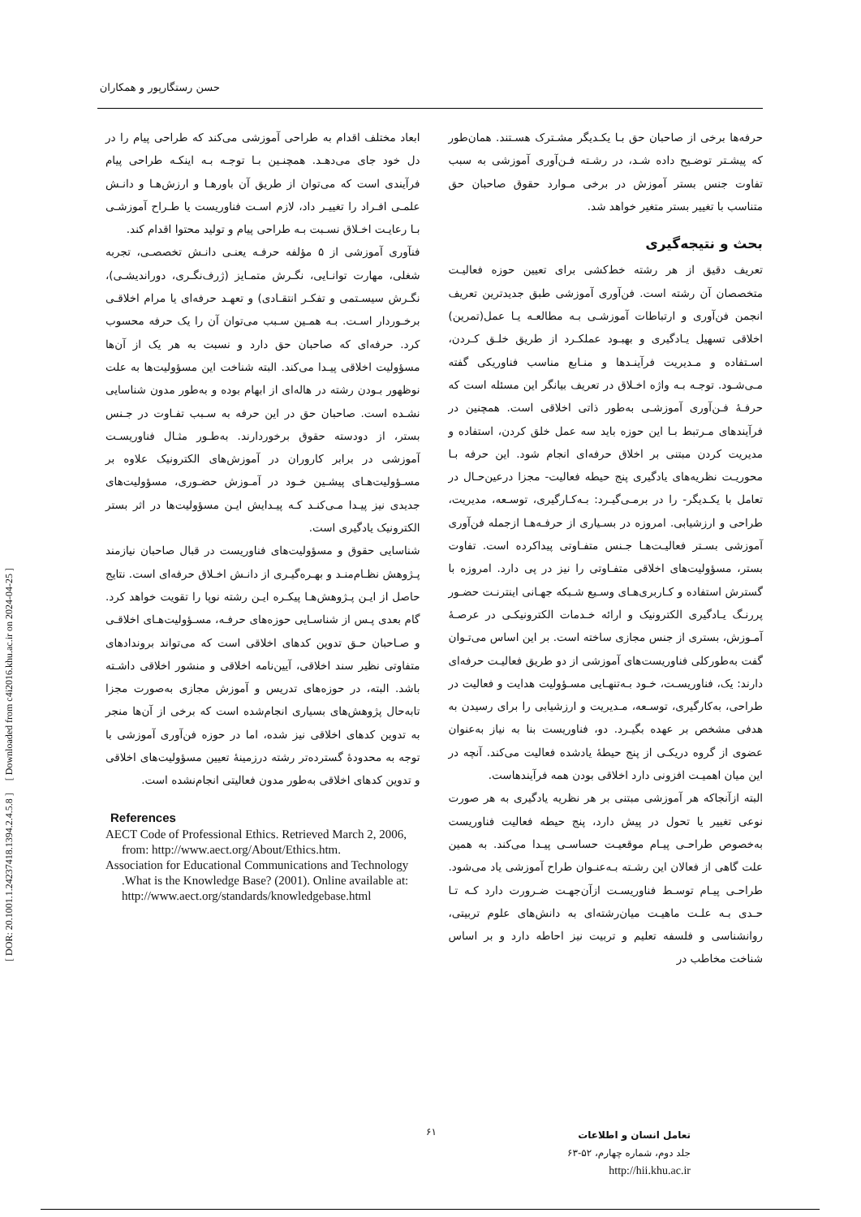حسن رستگارپور و همکاران
حرفه‌ها برخی از صاحبان حق بـا یکـدیگر مشـترک هسـتند. همان‌طور که پیشـتر توضـیح داده شـد، در رشـته فـن‌آوری آموزشی به سبب تفاوت جنس بستر آموزش در برخی مـوارد حقوق صاحبان حق متناسب با تغییر بستر متغیر خواهد شد.
بحث و نتیجه‌گیری
تعریف دقیق از هر رشته خط‌کشی برای تعیین حوزه فعالیـت متخصصان آن رشته است. فن‌آوری آموزشی طبق جدیدترین تعریف انجمن فن‌آوری و ارتباطات آموزشـی بـه مطالعـه یـا عمل(تمرین) اخلاقی تسهیل یـادگیری و بهبـود عملکـرد از طریق خلـق کـردن، اسـتفاده و مـدیریت فرآینـدها و منـابع مناسب فناوریکی گفته مـی‌شـود. توجـه بـه واژه اخـلاق در تعریف بیانگر این مسئله است که حرفـۀ فـن‌آوری آموزشـی به‌طور ذاتی اخلاقی است. همچنین در فرآیندهای مـرتبط بـا این حوزه باید سه عمل خلق کردن، استفاده و مدیریت کردن مبتنی بر اخلاق حرفه‌ای انجام شود. این حرفه بـا محوریـت نظریه‌های یادگیری پنج حیطه فعالیت- مجزا درعین‌حـال در تعامل با یکـدیگر- را در برمـی‌گیـرد: بـه‌کـارگیری، توسـعه، مدیریت، طراحی و ارزشیابی. امروزه در بسـیاری از حرفـه‌هـا ازجمله فن‌آوری آموزشی بسـتر فعالیـت‌هـا جـنس متفـاوتی پیداکرده است. تفاوت بستر، مسؤولیت‌های اخلاقی متفـاوتی را نیز در پی دارد. امروزه با گسترش استفاده و کـاربری‌هـای وسـیع شـبکه جهـانی اینترنـت حضـور پررنـگ یـادگیری الکترونیک و ارائه خـدمات الکترونیکـی در عرصـۀ آمـوزش، بستری از جنس مجازی ساخته است. بر این اساس می‌تـوان گفت به‌طورکلی فناوریست‌های آموزشی از دو طریق فعالیـت حرفه‌ای دارند: یک، فناوریسـت، خـود بـه‌تنهـایی مسـؤولیت هدایت و فعالیت در طراحی، به‌کارگیری، توسـعه، مـدیریت و ارزشیابی را برای رسیدن به هدفی مشخص بر عهده بگیـرد. دو، فناوریست بنا به نیاز به‌عنوان عضوی از گروه دریکـی از پنج حیطۀ یادشده فعالیت می‌کند. آنچه در این میان اهمیـت افزونی دارد اخلاقی بودن همه فرآیندهاست.
البته ازآنجاکه هر آموزشی مبتنی بر هر نظریه یادگیری به هر صورت نوعی تغییر یا تحول در پیش دارد، پنج حیطه فعالیت فناوریست به‌خصوص طراحـی پیـام موقعیـت حساسـی پیـدا می‌کند. به همین علت گاهی از فعالان این رشـته بـه‌عنـوان طراح آموزشی یاد می‌شود. طراحـی پیـام توسـط فناوریسـت ازآن‌جهـت ضـرورت دارد کـه تـا حـدی بـه علـت ماهیـت میان‌رشته‌ای به دانش‌های علوم تربیتی، روانشناسی و فلسفه تعلیم و تربیت نیز احاطه دارد و بر اساس شناخت مخاطب در
ابعاد مختلف اقدام به طراحی آموزشی می‌کند که طراحی پیام را در دل خود جای می‌دهـد. همچنـین بـا توجـه بـه اینکـه طراحی پیام فرآیندی است که می‌توان از طریق آن باورهـا و ارزش‌هـا و دانـش علمـی افـراد را تغییـر داد، لازم اسـت فناوریست یا طـراح آموزشـی بـا رعایـت اخـلاق نسـبت بـه طراحی پیام و تولید محتوا اقدام کند.
فنآوری آموزشی از ۵ مؤلفه حرفـه یعنـی دانـش تخصصـی، تجربه شغلی، مهارت توانـایی، نگـرش متمـایز (ژرف‌نگـری، دوراندیشـی)، نگـرش سیسـتمی و تفکـر انتقـادی) و تعهـد حرفه‌ای یا مرام اخلاقـی برخـوردار اسـت. بـه همـین سـبب می‌توان آن را یک حرفه محسوب کرد. حرفه‌ای که صاحبان حق دارد و نسبت به هر یک از آن‌ها مسؤولیت اخلاقی پیـدا می‌کند. البته شناخت این مسؤولیت‌ها به علت نوظهور بـودن رشته در هاله‌ای از ابهام بوده و به‌طور مدون شناسایی نشـده است. صاحبان حق در این حرفه به سـبب تفـاوت در جـنس بستر، از دودسته حقوق برخوردارند. به‌طـور مثـال فناوریسـت آموزشی در برابر کاروران در آموزش‌های الکترونیک علاوه بر مسـؤولیت‌هـای پیشـین خـود در آمـوزش حضـوری، مسؤولیت‌های جدیدی نیز پیـدا مـی‌کنـد کـه پیـدایش ایـن مسؤولیت‌ها در اثر بستر الکترونیک یادگیری است.
شناسایی حقوق و مسؤولیت‌های فناوریست در قبال صاحبان نیازمند پـژوهش نظـام‌منـد و بهـره‌گیـری از دانـش اخـلاق حرفه‌ای است. نتایج حاصل از ایـن پـژوهش‌هـا پیکـره ایـن رشته نوپا را تقویت خواهد کرد. گام بعدی پـس از شناسـایی حوزه‌های حرفـه، مسـؤولیت‌هـای اخلاقـی و صـاحبان حـق تدوین کدهای اخلاقی است که می‌تواند بروندادهای متفاوتی نظیر سند اخلاقی، آیین‌نامه اخلاقی و منشور اخلاقی داشـته باشد. البته، در حوزه‌های تدریس و آموزش مجازی به‌صورت مجزا تابه‌حال پژوهش‌های بسیاری انجام‌شده است که برخی از آن‌ها منجر به تدوین کدهای اخلاقی نیز شده، اما در حوزه فن‌آوری آموزشی با توجه به محدودۀ گسترده‌تر رشته درزمینۀ تعیین مسؤولیت‌های اخلاقی و تدوین کدهای اخلاقی به‌طور مدون فعالیتی انجام‌نشده است.
References
AECT Code of Professional Ethics. Retrieved March 2, 2006, from: http://www.aect.org/About/Ethics.htm.
Association for Educational Communications and Technology .What is the Knowledge Base? (2001). Online available at: http://www.aect.org/standards/knowledgebase.html
۶۱
تعامل انسان و اطلاعات
جلد دوم، شماره چهارم، ۵۲-۶۳
http://hii.khu.ac.ir
[ DOR: 20.1001.1.24237418.1394.2.4.5.8 ] [ Downloaded from c4i2016.khu.ac.ir on 2024-04-25 ]